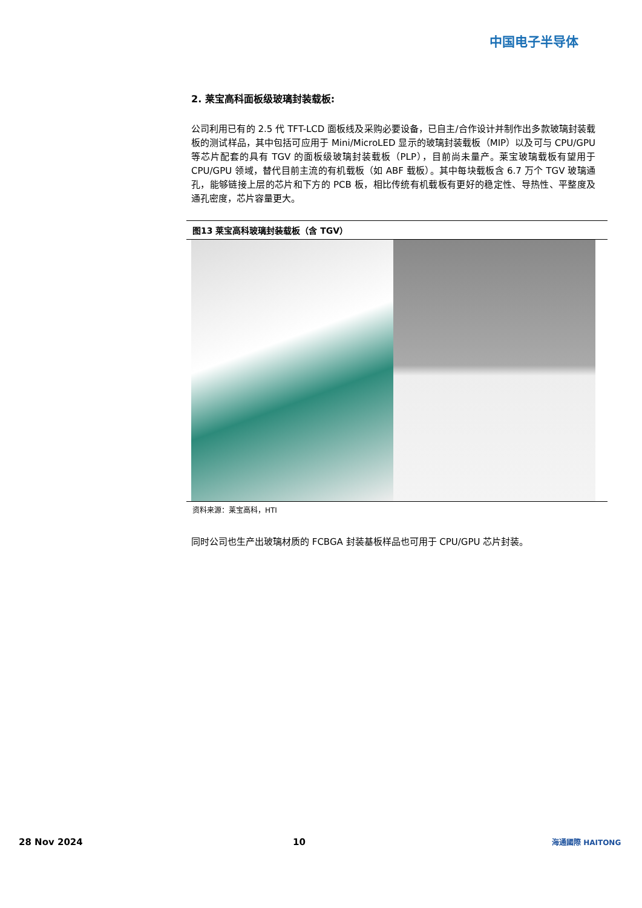中国电子半导体
2. 莱宝高科面板级玻璃封装载板:
公司利用已有的 2.5 代 TFT-LCD 面板线及采购必要设备，已自主/合作设计并制作出多款玻璃封装载板的测试样品，其中包括可应用于 Mini/MicroLED 显示的玻璃封装载板（MIP）以及可与 CPU/GPU 等芯片配套的具有 TGV 的面板级玻璃封装载板（PLP），目前尚未量产。莱宝玻璃载板有望用于 CPU/GPU 领域，替代目前主流的有机载板（如 ABF 载板）。其中每块载板含 6.7 万个 TGV 玻璃通孔，能够链接上层的芯片和下方的 PCB 板，相比传统有机载板有更好的稳定性、导热性、平整度及通孔密度，芯片容量更大。
图13 莱宝高科玻璃封装载板（含 TGV）
资料来源：莱宝高科，HTI
同时公司也生产出玻璃材质的 FCBGA 封装基板样品也可用于 CPU/GPU 芯片封装。
28 Nov 2024 10 海通國際 HAITONG